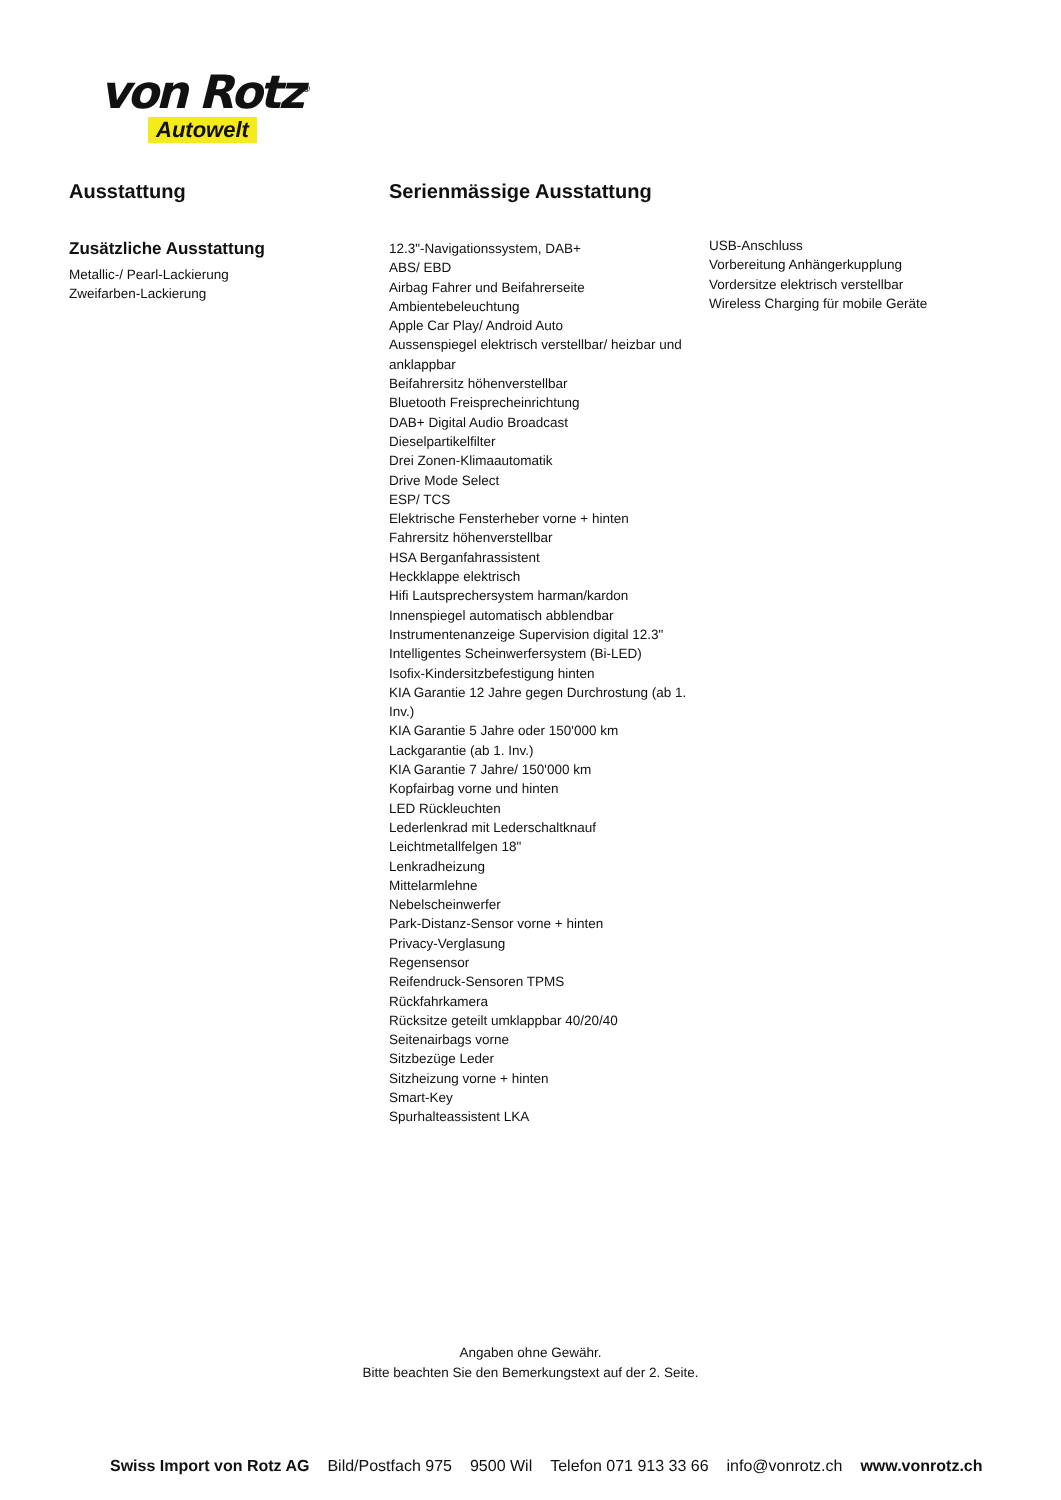von Rotz<sup>®</sup>
Autowelt
Ausstattung
Zusätzliche Ausstattung
Metallic-/ Pearl-Lackierung
Zweifarben-Lackierung
Serienmässige Ausstattung
12.3"-Navigationssystem, DAB+
ABS/ EBD
Airbag Fahrer und Beifahrerseite
Ambientebeleuchtung
Apple Car Play/ Android Auto
Aussenspiegel elektrisch verstellbar/ heizbar und anklappbar
Beifahrersitz höhenverstellbar
Bluetooth Freisprecheinrichtung
DAB+ Digital Audio Broadcast
Dieselpartikelfilter
Drei Zonen-Klimaautomatik
Drive Mode Select
ESP/ TCS
Elektrische Fensterheber vorne + hinten
Fahrersitz höhenverstellbar
HSA Berganfahrassistent
Heckklappe elektrisch
Hifi Lautsprechersystem harman/kardon
Innenspiegel automatisch abblendbar
Instrumentenanzeige Supervision digital 12.3"
Intelligentes Scheinwerfersystem (Bi-LED)
Isofix-Kindersitzbefestigung hinten
KIA Garantie 12 Jahre gegen Durchrostung (ab 1. Inv.)
KIA Garantie 5 Jahre oder 150'000 km
Lackgarantie (ab 1. Inv.)
KIA Garantie 7 Jahre/ 150'000 km
Kopfairbag vorne und hinten
LED Rückleuchten
Lederlenkrad mit Lederschaltknauf
Leichtmetallfelgen 18"
Lenkradheizung
Mittelarmlehne
Nebelscheinwerfer
Park-Distanz-Sensor vorne + hinten
Privacy-Verglasung
Regensensor
Reifendruck-Sensoren TPMS
Rückfahrkamera
Rücksitze geteilt umklappbar 40/20/40
Seitenairbags vorne
Sitzbezüge Leder
Sitzheizung vorne + hinten
Smart-Key
Spurhalteassistent LKA
USB-Anschluss
Vorbereitung Anhängerkupplung
Vordersitze elektrisch verstellbar
Wireless Charging für mobile Geräte
Angaben ohne Gewähr.
Bitte beachten Sie den Bemerkungstext auf der 2. Seite.
Swiss Import von Rotz AG Bild/Postfach 975 9500 Wil Telefon 071 913 33 66 info@vonrotz.ch www.vonrotz.ch